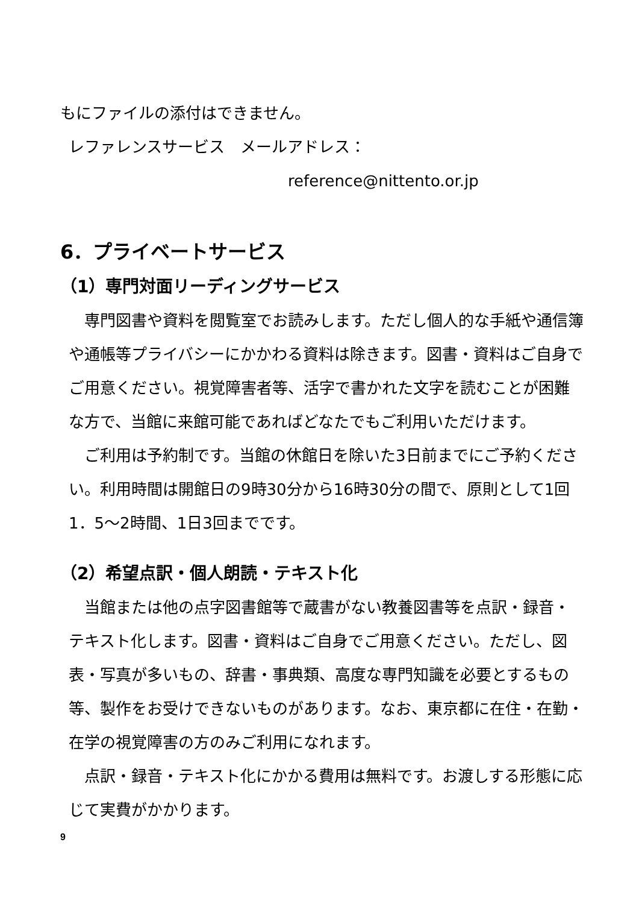もにファイルの添付はできません。
レファレンスサービス　メールアドレス：
reference@nittento.or.jp
6．プライベートサービス
（1）専門対面リーディングサービス
　専門図書や資料を閲覧室でお読みします。ただし個人的な手紙や通信簿や通帳等プライバシーにかかわる資料は除きます。図書・資料はご自身でご用意ください。視覚障害者等、活字で書かれた文字を読むことが困難な方で、当館に来館可能であればどなたでもご利用いただけます。
　ご利用は予約制です。当館の休館日を除いた3日前までにご予約ください。利用時間は開館日の9時30分から16時30分の間で、原則として1回1．5～2時間、1日3回までです。
（2）希望点訳・個人朗読・テキスト化
　当館または他の点字図書館等で蔵書がない教養図書等を点訳・録音・テキスト化します。図書・資料はご自身でご用意ください。ただし、図表・写真が多いもの、辞書・事典類、高度な専門知識を必要とするもの等、製作をお受けできないものがあります。なお、東京都に在住・在勤・在学の視覚障害の方のみご利用になれます。
　点訳・録音・テキスト化にかかる費用は無料です。お渡しする形態に応じて実費がかかります。
9